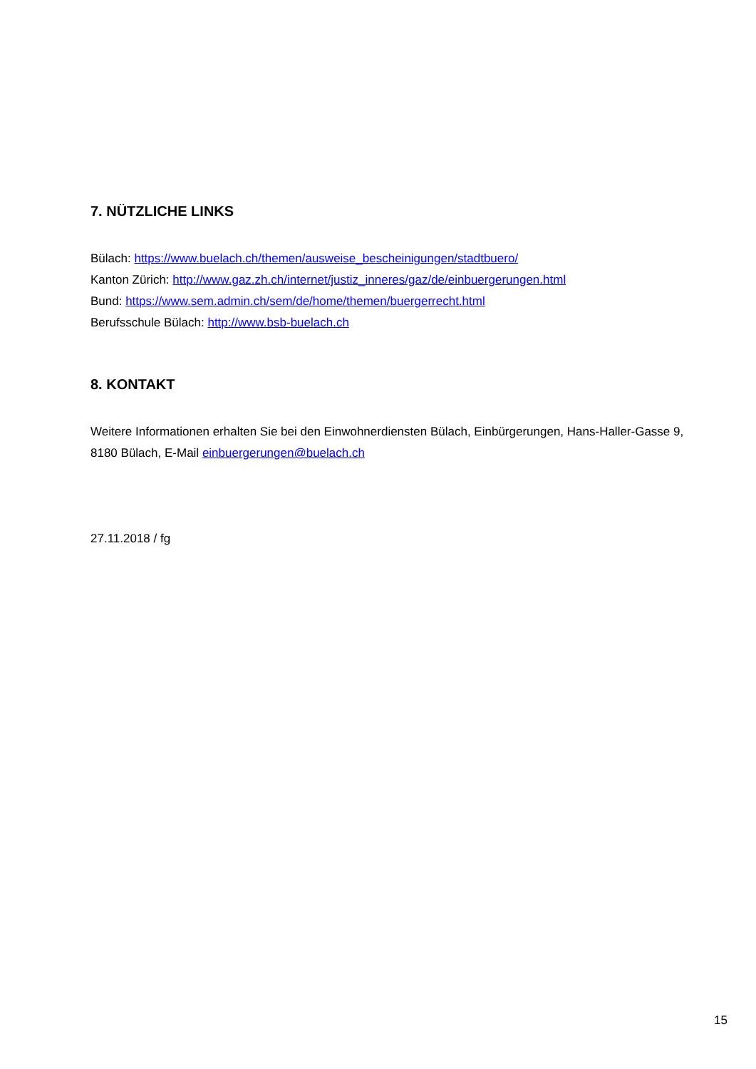7. NÜTZLICHE LINKS
Bülach: https://www.buelach.ch/themen/ausweise_bescheinigungen/stadtbuero/
Kanton Zürich: http://www.gaz.zh.ch/internet/justiz_inneres/gaz/de/einbuergerungen.html
Bund: https://www.sem.admin.ch/sem/de/home/themen/buergerrecht.html
Berufsschule Bülach: http://www.bsb-buelach.ch
8. KONTAKT
Weitere Informationen erhalten Sie bei den Einwohnerdiensten Bülach, Einbürgerungen, Hans-Haller-Gasse 9, 8180 Bülach, E-Mail einbuergerungen@buelach.ch
27.11.2018 / fg
15